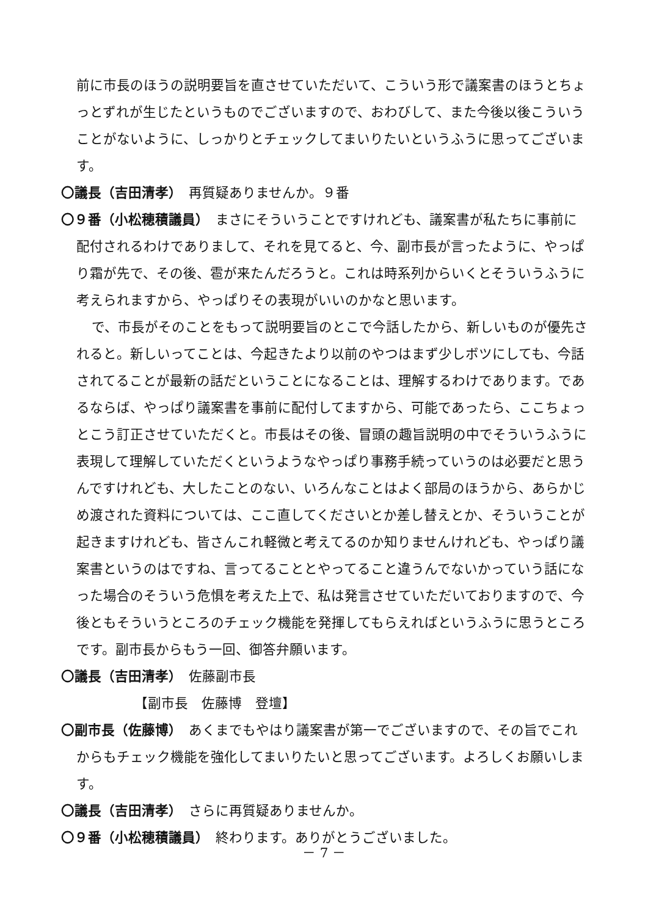前に市長のほうの説明要旨を直させていただいて、こういう形で議案書のほうとちょっとずれが生じたというものでございますので、おわびして、また今後以後こういうことがないように、しっかりとチェックしてまいりたいというふうに思ってございます。
〇議長（吉田清孝）　再質疑ありませんか。９番
〇９番（小松穂積議員）　まさにそういうことですけれども、議案書が私たちに事前に配付されるわけでありまして、それを見てると、今、副市長が言ったように、やっぱり霜が先で、その後、雹が来たんだろうと。これは時系列からいくとそういうふうに考えられますから、やっぱりその表現がいいのかなと思います。
で、市長がそのことをもって説明要旨のとこで今話したから、新しいものが優先されると。新しいってことは、今起きたより以前のやつはまず少しボツにしても、今話されてることが最新の話だということになることは、理解するわけであります。であるならば、やっぱり議案書を事前に配付してますから、可能であったら、ここちょっとこう訂正させていただくと。市長はその後、冒頭の趣旨説明の中でそういうふうに表現して理解していただくというようなやっぱり事務手続っていうのは必要だと思うんですけれども、大したことのない、いろんなことはよく部局のほうから、あらかじめ渡された資料については、ここ直してくださいとか差し替えとか、そういうことが起きますけれども、皆さんこれ軽微と考えてるのか知りませんけれども、やっぱり議案書というのはですね、言ってることとやってること違うんでないかっていう話になった場合のそういう危惧を考えた上で、私は発言させていただいておりますので、今後ともそういうところのチェック機能を発揮してもらえればというふうに思うところです。副市長からもう一回、御答弁願います。
〇議長（吉田清孝）　佐藤副市長
【副市長　佐藤博　登壇】
〇副市長（佐藤博）　あくまでもやはり議案書が第一でございますので、その旨でこれからもチェック機能を強化してまいりたいと思ってございます。よろしくお願いします。
〇議長（吉田清孝）　さらに再質疑ありませんか。
〇９番（小松穂積議員）　終わります。ありがとうございました。
－ 7 －